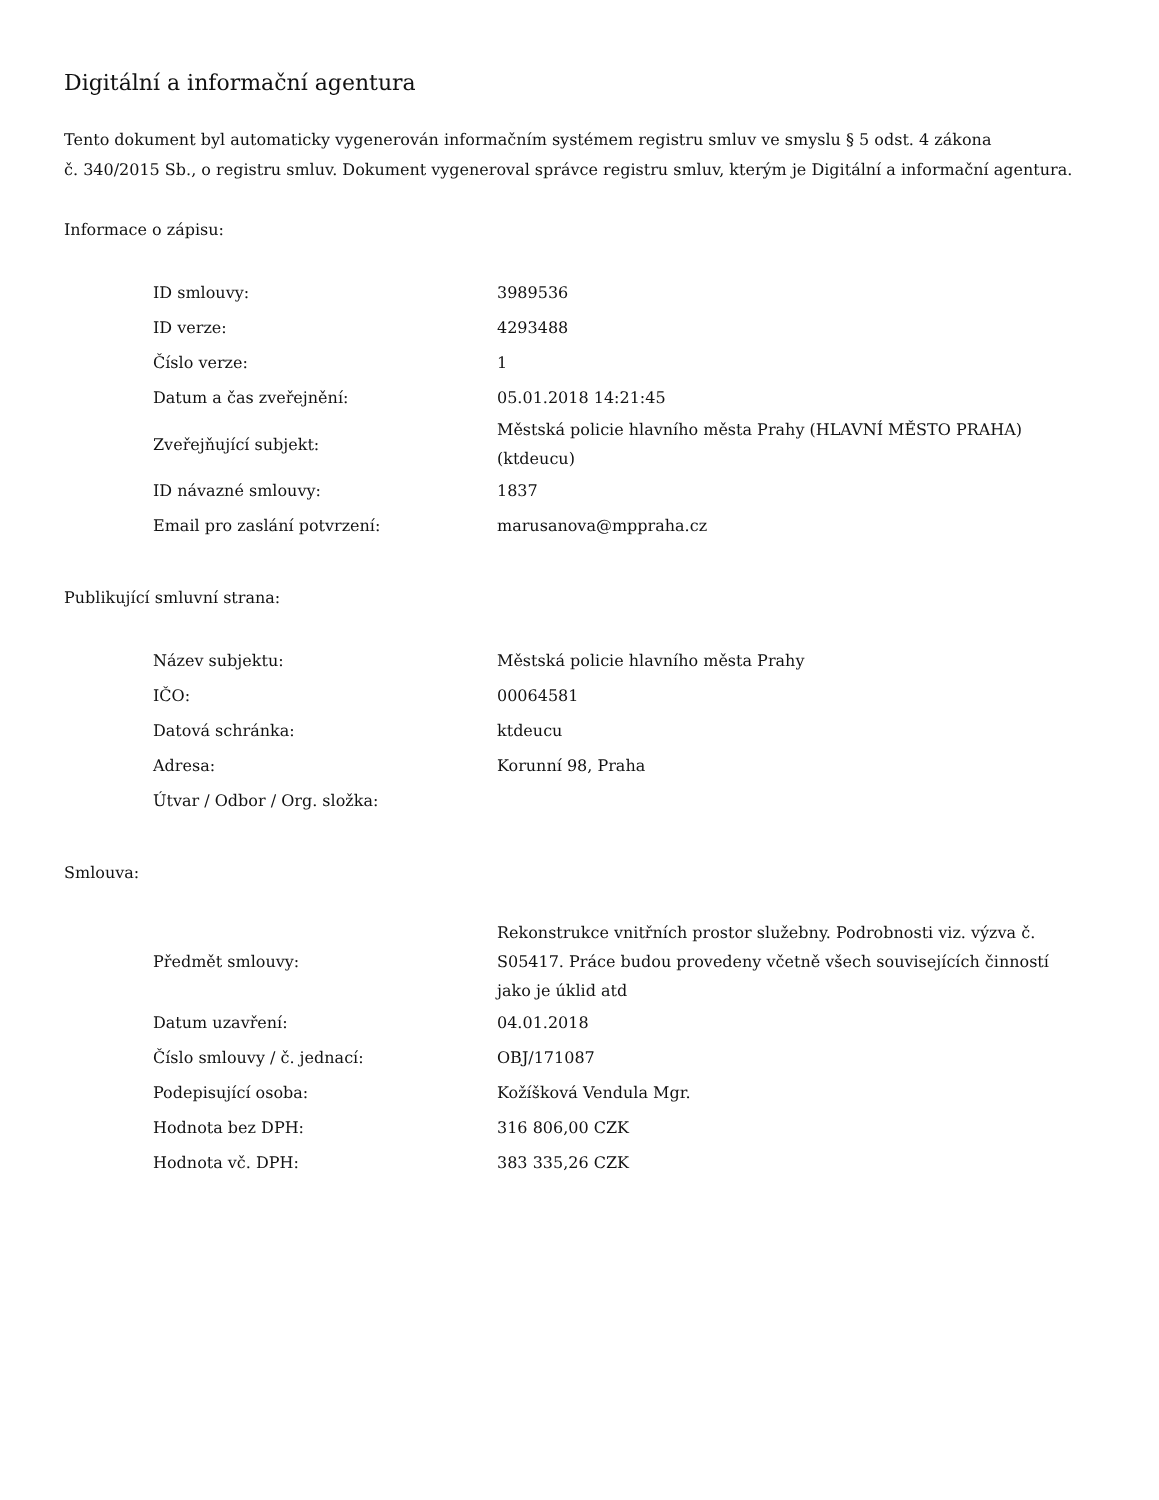Digitální a informační agentura
Tento dokument byl automaticky vygenerován informačním systémem registru smluv ve smyslu § 5 odst. 4 zákona
č. 340/2015 Sb., o registru smluv. Dokument vygeneroval správce registru smluv, kterým je Digitální a informační agentura.
Informace o zápisu:
| ID smlouvy: | 3989536 |
| ID verze: | 4293488 |
| Číslo verze: | 1 |
| Datum a čas zveřejnění: | 05.01.2018 14:21:45 |
| Zveřejňující subjekt: | Městská policie hlavního města Prahy (HLAVNÍ MĚSTO PRAHA) (ktdeucu) |
| ID návazné smlouvy: | 1837 |
| Email pro zaslání potvrzení: | marusanova@mppraha.cz |
Publikující smluvní strana:
| Název subjektu: | Městská policie hlavního města Prahy |
| IČO: | 00064581 |
| Datová schránka: | ktdeucu |
| Adresa: | Korunní 98, Praha |
| Útvar / Odbor / Org. složka: | |
Smlouva:
| Předmět smlouvy: | Rekonstrukce vnitřních prostor služebny. Podrobnosti viz. výzva č. S05417. Práce budou provedeny včetně všech souvisejících činností jako je úklid atd |
| Datum uzavření: | 04.01.2018 |
| Číslo smlouvy / č. jednací: | OBJ/171087 |
| Podepisující osoba: | Kožíšková Vendula Mgr. |
| Hodnota bez DPH: | 316 806,00 CZK |
| Hodnota vč. DPH: | 383 335,26 CZK |